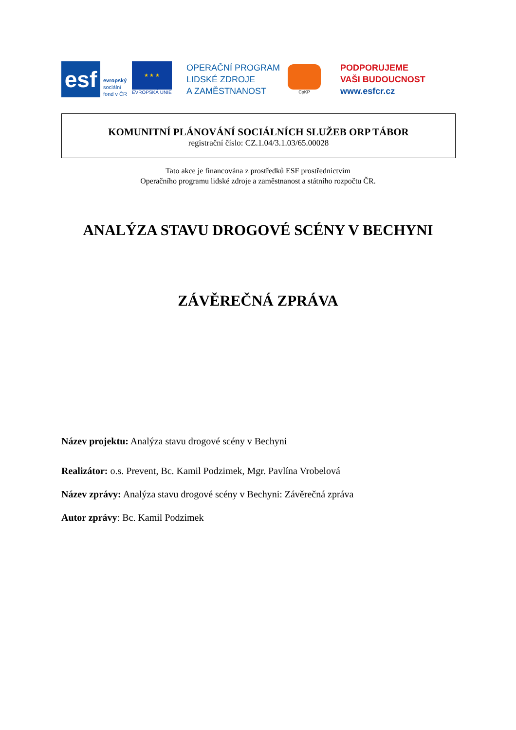esf
evropský
sociální
fond v ČR
★ ★ ★
EVROPSKÁ UNIE
OPERAČNÍ PROGRAM
LIDSKÉ ZDROJE
A ZAMĚSTNANOST
CpKP
PODPORUJEME
VAŠI BUDOUCNOST
www.esfcr.cz
KOMUNITNÍ PLÁNOVÁNÍ SOCIÁLNÍCH SLUŽEB ORP TÁBOR
registrační číslo: CZ.1.04/3.1.03/65.00028
Tato akce je financována z prostředků ESF prostřednictvím
Operačního programu lidské zdroje a zaměstnanost a státního rozpočtu ČR.
ANALÝZA STAVU DROGOVÉ SCÉNY V BECHYNI
ZÁVĚREČNÁ ZPRÁVA
Název projektu: Analýza stavu drogové scény v Bechyni
Realizátor: o.s. Prevent, Bc. Kamil Podzimek, Mgr. Pavlína Vrobelová
Název zprávy: Analýza stavu drogové scény v Bechyni: Závěrečná zpráva
Autor zprávy: Bc. Kamil Podzimek